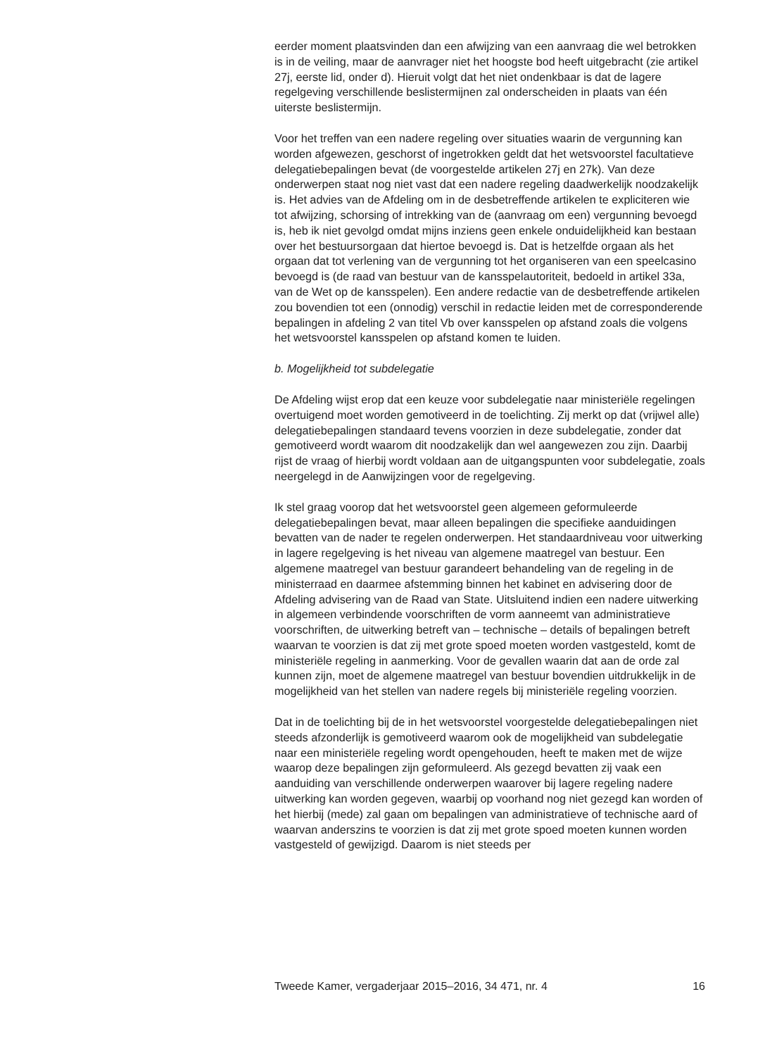eerder moment plaatsvinden dan een afwijzing van een aanvraag die wel betrokken is in de veiling, maar de aanvrager niet het hoogste bod heeft uitgebracht (zie artikel 27j, eerste lid, onder d). Hieruit volgt dat het niet ondenkbaar is dat de lagere regelgeving verschillende beslistermijnen zal onderscheiden in plaats van één uiterste beslistermijn.
Voor het treffen van een nadere regeling over situaties waarin de vergunning kan worden afgewezen, geschorst of ingetrokken geldt dat het wetsvoorstel facultatieve delegatiebepalingen bevat (de voorgestelde artikelen 27j en 27k). Van deze onderwerpen staat nog niet vast dat een nadere regeling daadwerkelijk noodzakelijk is. Het advies van de Afdeling om in de desbetreffende artikelen te expliciteren wie tot afwijzing, schorsing of intrekking van de (aanvraag om een) vergunning bevoegd is, heb ik niet gevolgd omdat mijns inziens geen enkele onduidelijkheid kan bestaan over het bestuursorgaan dat hiertoe bevoegd is. Dat is hetzelfde orgaan als het orgaan dat tot verlening van de vergunning tot het organiseren van een speelcasino bevoegd is (de raad van bestuur van de kansspelautoriteit, bedoeld in artikel 33a, van de Wet op de kansspelen). Een andere redactie van de desbetreffende artikelen zou bovendien tot een (onnodig) verschil in redactie leiden met de corresponderende bepalingen in afdeling 2 van titel Vb over kansspelen op afstand zoals die volgens het wetsvoorstel kansspelen op afstand komen te luiden.
b. Mogelijkheid tot subdelegatie
De Afdeling wijst erop dat een keuze voor subdelegatie naar ministeriële regelingen overtuigend moet worden gemotiveerd in de toelichting. Zij merkt op dat (vrijwel alle) delegatiebepalingen standaard tevens voorzien in deze subdelegatie, zonder dat gemotiveerd wordt waarom dit noodzakelijk dan wel aangewezen zou zijn. Daarbij rijst de vraag of hierbij wordt voldaan aan de uitgangspunten voor subdelegatie, zoals neergelegd in de Aanwijzingen voor de regelgeving.
Ik stel graag voorop dat het wetsvoorstel geen algemeen geformuleerde delegatiebepalingen bevat, maar alleen bepalingen die specifieke aanduidingen bevatten van de nader te regelen onderwerpen. Het standaardniveau voor uitwerking in lagere regelgeving is het niveau van algemene maatregel van bestuur. Een algemene maatregel van bestuur garandeert behandeling van de regeling in de ministerraad en daarmee afstemming binnen het kabinet en advisering door de Afdeling advisering van de Raad van State. Uitsluitend indien een nadere uitwerking in algemeen verbindende voorschriften de vorm aanneemt van administratieve voorschriften, de uitwerking betreft van – technische – details of bepalingen betreft waarvan te voorzien is dat zij met grote spoed moeten worden vastgesteld, komt de ministeriële regeling in aanmerking. Voor de gevallen waarin dat aan de orde zal kunnen zijn, moet de algemene maatregel van bestuur bovendien uitdrukkelijk in de mogelijkheid van het stellen van nadere regels bij ministeriële regeling voorzien.
Dat in de toelichting bij de in het wetsvoorstel voorgestelde delegatiebepalingen niet steeds afzonderlijk is gemotiveerd waarom ook de mogelijkheid van subdelegatie naar een ministeriële regeling wordt opengehouden, heeft te maken met de wijze waarop deze bepalingen zijn geformuleerd. Als gezegd bevatten zij vaak een aanduiding van verschillende onderwerpen waarover bij lagere regeling nadere uitwerking kan worden gegeven, waarbij op voorhand nog niet gezegd kan worden of het hierbij (mede) zal gaan om bepalingen van administratieve of technische aard of waarvan anderszins te voorzien is dat zij met grote spoed moeten kunnen worden vastgesteld of gewijzigd. Daarom is niet steeds per
Tweede Kamer, vergaderjaar 2015–2016, 34 471, nr. 4 16